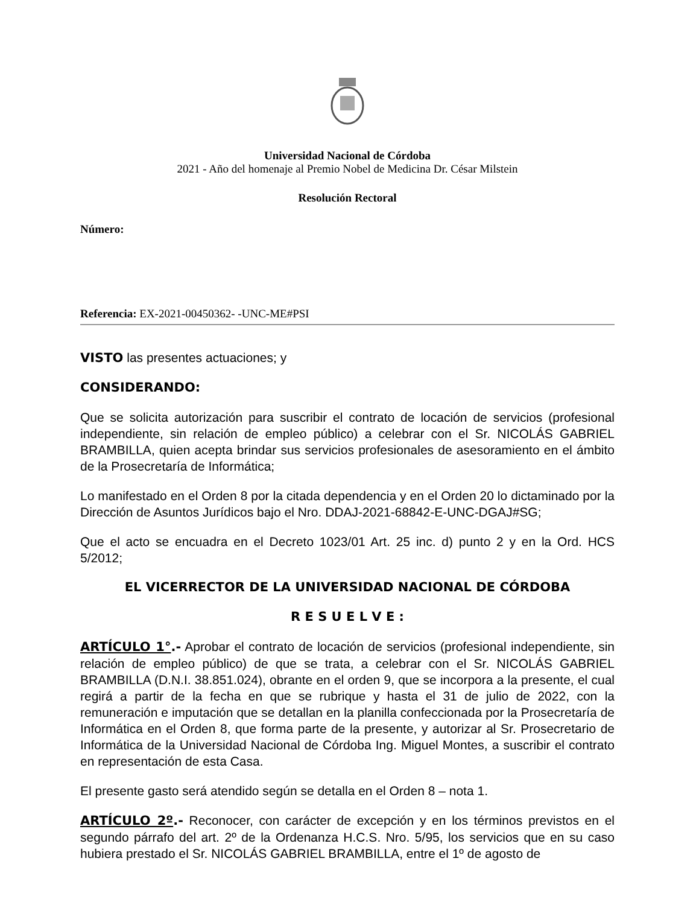Universidad Nacional de Córdoba
2021 - Año del homenaje al Premio Nobel de Medicina Dr. César Milstein
Resolución Rectoral
Número:
Referencia: EX-2021-00450362- -UNC-ME#PSI
VISTO las presentes actuaciones; y
CONSIDERANDO:
Que se solicita autorización para suscribir el contrato de locación de servicios (profesional independiente, sin relación de empleo público) a celebrar con el Sr. NICOLÁS GABRIEL BRAMBILLA, quien acepta brindar sus servicios profesionales de asesoramiento en el ámbito de la Prosecretaría de Informática;
Lo manifestado en el Orden 8 por la citada dependencia y en el Orden 20 lo dictaminado por la Dirección de Asuntos Jurídicos bajo el Nro. DDAJ-2021-68842-E-UNC-DGAJ#SG;
Que el acto se encuadra en el Decreto 1023/01 Art. 25 inc. d) punto 2 y en la Ord. HCS 5/2012;
EL VICERRECTOR DE LA UNIVERSIDAD NACIONAL DE CÓRDOBA
R E S U E L V E :
ARTÍCULO 1°.- Aprobar el contrato de locación de servicios (profesional independiente, sin relación de empleo público) de que se trata, a celebrar con el Sr. NICOLÁS GABRIEL BRAMBILLA (D.N.I. 38.851.024), obrante en el orden 9, que se incorpora a la presente, el cual regirá a partir de la fecha en que se rubrique y hasta el 31 de julio de 2022, con la remuneración e imputación que se detallan en la planilla confeccionada por la Prosecretaría de Informática en el Orden 8, que forma parte de la presente, y autorizar al Sr. Prosecretario de Informática de la Universidad Nacional de Córdoba Ing. Miguel Montes, a suscribir el contrato en representación de esta Casa.
El presente gasto será atendido según se detalla en el Orden 8 – nota 1.
ARTÍCULO 2º.- Reconocer, con carácter de excepción y en los términos previstos en el segundo párrafo del art. 2º de la Ordenanza H.C.S. Nro. 5/95, los servicios que en su caso hubiera prestado el Sr. NICOLÁS GABRIEL BRAMBILLA, entre el 1º de agosto de